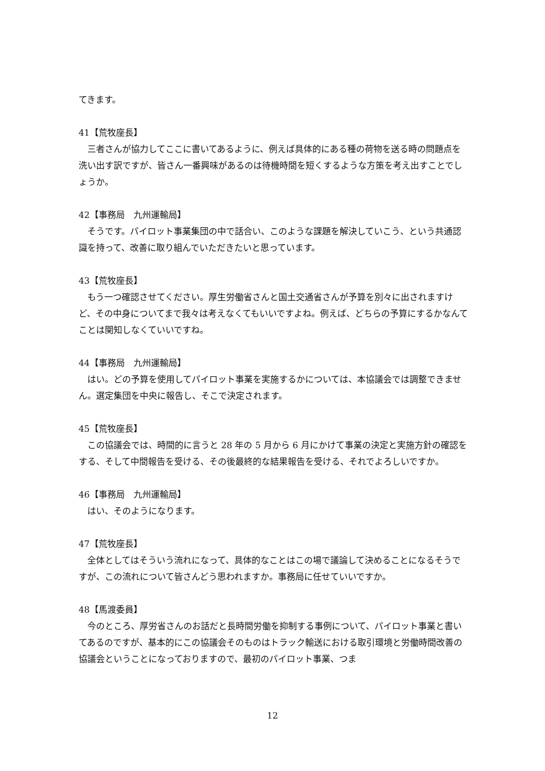てきます。
41【荒牧座長】
三者さんが協力してここに書いてあるように、例えば具体的にある種の荷物を送る時の問題点を洗い出す訳ですが、皆さん一番興味があるのは待機時間を短くするような方策を考え出すことでしょうか。
42【事務局　九州運輸局】
そうです。パイロット事業集団の中で話合い、このような課題を解決していこう、という共通認識を持って、改善に取り組んでいただきたいと思っています。
43【荒牧座長】
もう一つ確認させてください。厚生労働省さんと国土交通省さんが予算を別々に出されますけど、その中身についてまで我々は考えなくてもいいですよね。例えば、どちらの予算にするかなんてことは関知しなくていいですね。
44【事務局　九州運輸局】
はい。どの予算を使用してパイロット事業を実施するかについては、本協議会では調整できません。選定集団を中央に報告し、そこで決定されます。
45【荒牧座長】
この協議会では、時間的に言うと 28 年の 5 月から 6 月にかけて事業の決定と実施方針の確認をする、そして中間報告を受ける、その後最終的な結果報告を受ける、それでよろしいですか。
46【事務局　九州運輸局】
はい、そのようになります。
47【荒牧座長】
全体としてはそういう流れになって、具体的なことはこの場で議論して決めることになるそうですが、この流れについて皆さんどう思われますか。事務局に任せていいですか。
48【馬渡委員】
今のところ、厚労省さんのお話だと長時間労働を抑制する事例について、パイロット事業と書いてあるのですが、基本的にこの協議会そのものはトラック輸送における取引環境と労働時間改善の協議会ということになっておりますので、最初のパイロット事業、つま
12